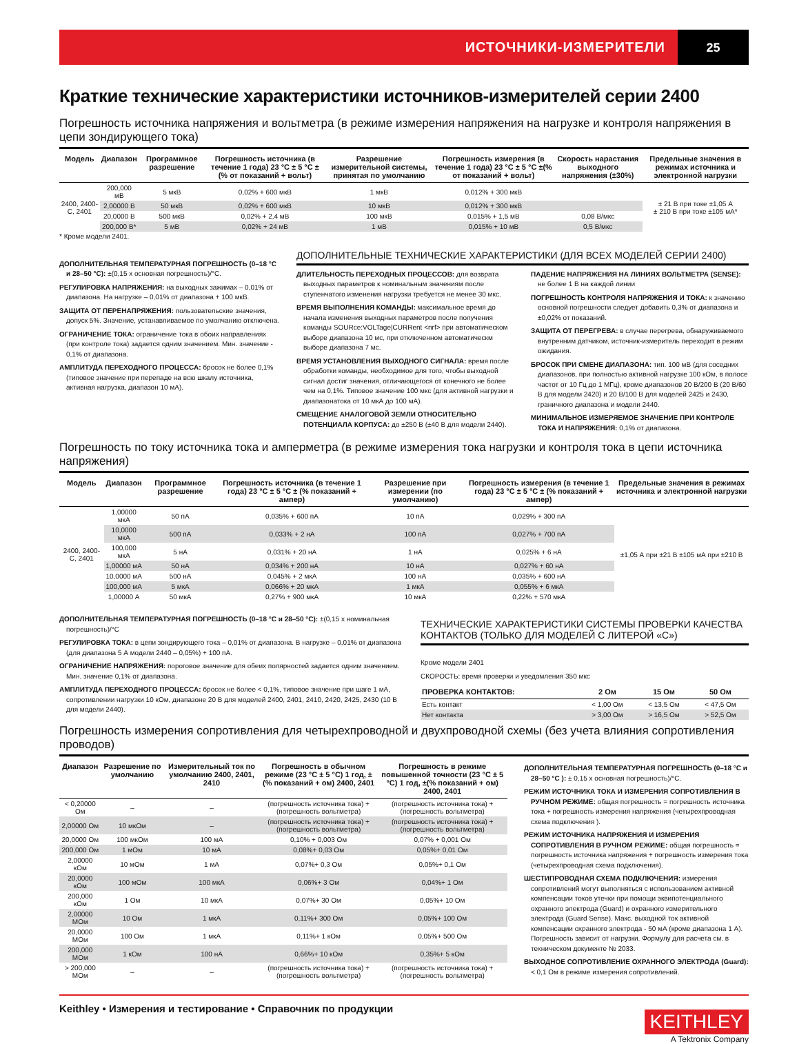ИСТОЧНИКИ-ИЗМЕРИТЕЛИ 25
Краткие технические характеристики источников-измерителей серии 2400
Погрешность источника напряжения и вольтметра (в режиме измерения напряжения на нагрузке и контроля напряжения в цепи зондирующего тока)
| Модель | Диапазон | Программное разрешение | Погрешность источника (в течение 1 года) 23 °C ± 5 °C ±(% от показаний + вольт) | Разрешение измерительной системы, принятая по умолчанию | Погрешность измерения (в течение 1 года) 23 °C ± 5 °C ±(% от показаний + вольт) | Скорость нарастания выходного напряжения (±30%) | Предельные значения в режимах источника и электронной нагрузки |
| --- | --- | --- | --- | --- | --- | --- | --- |
| 2400, 2400-C, 2401 | 200,000 мВ | 5 мкВ | 0,02% + 600 мкВ | 1 мкВ | 0,012% + 300 мкВ | | ± 21 В при токе ±1,05 А ± 210 В при токе ±105 мА* |
| | 2,00000 В | 50 мкВ | 0,02% + 600 мкВ | 10 мкВ | 0,012% + 300 мкВ | | |
| | 20,0000 В | 500 мкВ | 0,02% + 2,4 мВ | 100 мкВ | 0,015% + 1,5 мВ | 0,08 В/мкс | |
| | 200,000 В* | 5 мВ | 0,02% + 24 мВ | 1 мВ | 0,015% + 10 мВ | 0,5 В/мкс | |
* Кроме модели 2401.
ДОПОЛНИТЕЛЬНАЯ ТЕМПЕРАТУРНАЯ ПОГРЕШНОСТЬ (0–18 °C и 28–50 °C): ±(0,15 x основная погрешность)/°C.
РЕГУЛИРОВКА НАПРЯЖЕНИЯ: на выходных зажимах – 0,01% от диапазона. На нагрузке – 0,01% от диапазона + 100 мкВ.
ЗАЩИТА ОТ ПЕРЕНАПРЯЖЕНИЯ: пользовательские значения, допуск 5%. Значение, устанавливаемое по умолчанию отключена.
ОГРАНИЧЕНИЕ ТОКА: ограничение тока в обоих направлениях (при контроле тока) задается одним значением. Мин. значение - 0,1% от диапазона.
АМПЛИТУДА ПЕРЕХОДНОГО ПРОЦЕССА: бросок не более 0,1% (типовое значение при перепаде на всю шкалу источника, активная нагрузка, диапазон 10 мА).
ДОПОЛНИТЕЛЬНЫЕ ТЕХНИЧЕСКИЕ ХАРАКТЕРИСТИКИ (ДЛЯ ВСЕХ МОДЕЛЕЙ СЕРИИ 2400)
ДЛИТЕЛЬНОСТЬ ПЕРЕХОДНЫХ ПРОЦЕССОВ: для возврата выходных параметров к номинальным значениям после ступенчатого изменения нагрузки требуется не менее 30 мкс.
ВРЕМЯ ВЫПОЛНЕНИЯ КОМАНДЫ: максимальное время до начала изменения выходных параметров после получения команды SOURce:VOLTage|CURRent <nrf> при автоматическом выборе диапазона 10 мс, при отключенном автоматическм выборе диапазона 7 мс.
ВРЕМЯ УСТАНОВЛЕНИЯ ВЫХОДНОГО СИГНАЛА: время после обработки команды, необходимое для того, чтобы выходной сигнал достиг значения, отличающегося от конечного не более чем на 0,1%. Типовое значение 100 мкс (для активной нагрузки и диапазонатока от 10 мкА до 100 мА).
СМЕЩЕНИЕ АНАЛОГОВОЙ ЗЕМЛИ ОТНОСИТЕЛЬНО ПОТЕНЦИАЛА КОРПУСА: до ±250 В (±40 В для модели 2440).
ПАДЕНИЕ НАПРЯЖЕНИЯ НА ЛИНИЯХ ВОЛЬТМЕТРА (SENSE): не более 1 В на каждой линии
ПОГРЕШНОСТЬ КОНТРОЛЯ НАПРЯЖЕНИЯ И ТОКА: к значению основной погрешности следует добавить 0,3% от диапазона и ±0,02% от показаний.
ЗАЩИТА ОТ ПЕРЕГРЕВА: в случае перегрева, обнаруживаемого внутренним датчиком, источник-измеритель переходит в режим ожидания.
БРОСОК ПРИ СМЕНЕ ДИАПАЗОНА: тип. 100 мВ (для соседних диапазонов, при полностью активной нагрузке 100 кОм, в полосе частот от 10 Гц до 1 МГц), кроме диапазонов 20 В/200 В (20 В/60 В для модели 2420) и 20 В/100 В для моделей 2425 и 2430, граничного диапазона и модели 2440.
МИНИМАЛЬНОЕ ИЗМЕРЯЕМОЕ ЗНАЧЕНИЕ ПРИ КОНТРОЛЕ ТОКА И НАПРЯЖЕНИЯ: 0,1% от диапазона.
Погрешность по току источника тока и амперметра (в режиме измерения тока нагрузки и контроля тока в цепи источника напряжения)
| Модель | Диапазон | Программное разрешение | Погрешность источника (в течение 1 года) 23 °C ± 5 °C ± (% показаний + ампер) | Разрешение при измерении (по умолчанию) | Погрешность измерения (в течение 1 года) 23 °C ± 5 °C ± (% показаний + ампер) | Предельные значения в режимах источника и электронной нагрузки |
| --- | --- | --- | --- | --- | --- | --- |
| 2400, 2400-C, 2401 | 1,00000 мкА | 50 пА | 0,035% + 600 пА | 10 пА | 0,029% + 300 пА | ±1,05 А при ±21 В ±105 мА при ±210 В |
| | 10,0000 мкА | 500 пА | 0,033% + 2 нА | 100 пА | 0,027% + 700 пА | |
| | 100,000 мкА | 5 нА | 0,031% + 20 нА | 1 нА | 0,025% + 6 нА | |
| | 1,00000 мА | 50 нА | 0,034% + 200 нА | 10 нА | 0,027% + 60 нА | |
| | 10,0000 мА | 500 нА | 0,045% + 2 мкА | 100 нА | 0,035% + 600 нА | |
| | 100,000 мА | 5 мкА | 0,066% + 20 мкА | 1 мкА | 0,055% + 6 мкА | |
| | 1,00000 А | 50 мкА | 0,27% + 900 мкА | 10 мкА | 0,22% + 570 мкА | |
ДОПОЛНИТЕЛЬНАЯ ТЕМПЕРАТУРНАЯ ПОГРЕШНОСТЬ (0–18 °C и 28–50 °C): ±(0,15 x номинальная погрешность)/°C
РЕГУЛИРОВКА ТОКА: в цепи зондирующего тока – 0,01% от диапазона. В нагрузке – 0,01% от диапазона (для диапазона 5 А модели 2440 – 0,05%) + 100 пА.
ОГРАНИЧЕНИЕ НАПРЯЖЕНИЯ: пороговое значение для обеих полярностей задается одним значением. Мин. значение 0,1% от диапазона.
АМПЛИТУДА ПЕРЕХОДНОГО ПРОЦЕССА: бросок не более < 0,1%, типовое значение при шаге 1 мА, сопротивлении нагрузки 10 кОм, диапазоне 20 В для моделей 2400, 2401, 2410, 2420, 2425, 2430 (10 В для модели 2440).
ТЕХНИЧЕСКИЕ ХАРАКТЕРИСТИКИ СИСТЕМЫ ПРОВЕРКИ КАЧЕСТВА КОНТАКТОВ (ТОЛЬКО ДЛЯ МОДЕЛЕЙ С ЛИТЕРОЙ «C»)
Кроме модели 2401
СКОРОСТЬ: время проверки и уведомления 350 мкс
| ПРОВЕРКА КОНТАКТОВ: | 2 Ом | 15 Ом | 50 Ом |
| --- | --- | --- | --- |
| Есть контакт | < 1,00 Ом | < 13,5 Ом | < 47,5 Ом |
| Нет контакта | > 3,00 Ом | > 16,5 Ом | > 52,5 Ом |
Погрешность измерения сопротивления для четырехпроводной и двухпроводной схемы (без учета влияния сопротивления проводов)
| Диапазон | Разрешение по умолчанию | Измерительный ток по умолчанию 2400, 2401, 2410 | Погрешность в обычном режиме (23 °C ± 5 °C) 1 год, ±(% показаний + ом) 2400, 2401 | Погрешность в режиме повышенной точности (23 °C ± 5 °C) 1 год, ±(% показаний + ом) 2400, 2401 |
| --- | --- | --- | --- | --- |
| < 0,20000 Ом | – | – | (погрешность источника тока) + (погрешность вольтметра) | (погрешность источника тока) + (погрешность вольтметра) |
| 2,00000 Ом | 10 мкОм | – | (погрешность источника тока) + (погрешность вольтметра) | (погрешность источника тока) + (погрешность вольтметра) |
| 20,0000 Ом | 100 мкОм | 100 мА | 0,10% + 0,003 Ом | 0,07% + 0,001 Ом |
| 200,000 Ом | 1 мОм | 10 мА | 0,08%+ 0,03 Ом | 0,05%+ 0,01 Ом |
| 2,00000 кОм | 10 мОм | 1 мА | 0,07%+ 0,3 Ом | 0,05%+ 0,1 Ом |
| 20,0000 кОм | 100 мОм | 100 мкА | 0,06%+ 3 Ом | 0,04%+ 1 Ом |
| 200,000 кОм | 1 Ом | 10 мкА | 0,07%+ 30 Ом | 0,05%+ 10 Ом |
| 2,00000 МОм | 10 Ом | 1 мкА | 0,11%+ 300 Ом | 0,05%+ 100 Ом |
| 20,0000 МОм | 100 Ом | 1 мкА | 0,11%+ 1 кОм | 0,05%+ 500 Ом |
| 200,000 МОм | 1 кОм | 100 нА | 0,66%+ 10 кОм | 0,35%+ 5 кОм |
| > 200,000 МОм | – | – | (погрешность источника тока) + (погрешность вольтметра) | (погрешность источника тока) + (погрешность вольтметра) |
ДОПОЛНИТЕЛЬНАЯ ТЕМПЕРАТУРНАЯ ПОГРЕШНОСТЬ (0–18 °C и 28–50 °C ): ± 0,15 x основная погрешность)/°C.
РЕЖИМ ИСТОЧНИКА ТОКА И ИЗМЕРЕНИЯ СОПРОТИВЛЕНИЯ В РУЧНОМ РЕЖИМЕ: общая погрешность = погрешность источника тока + погрешность измерения напряжения (четырехпроводная схема подключения ).
РЕЖИМ ИСТОЧНИКА НАПРЯЖЕНИЯ И ИЗМЕРЕНИЯ СОПРОТИВЛЕНИЯ В РУЧНОМ РЕЖИМЕ: общая погрешность = погрешность источника напряжения + погрешность измерения тока (четырехпроводная схема подключения).
ШЕСТИПРОВОДНАЯ СХЕМА ПОДКЛЮЧЕНИЯ: измерения сопротивлений могут выполняться с использованием активной компенсации токов утечки при помощи эквипотенциального охранного электрода (Guard) и охранного измерительного электрода (Guard Sense). Макс. выходной ток активной компенсации охранного электрода - 50 мА (кроме диапазона 1 А). Погрешность зависит от нагрузки. Формулу для расчета см. в техническом документе № 2033.
ВЫХОДНОЕ СОПРОТИВЛЕНИЕ ОХРАННОГО ЭЛЕКТРОДА (Guard): < 0,1 Ом в режиме измерения сопротивлений.
Keithley • Измерения и тестирование • Справочник по продукции
KEITHLEY
A Tektronix Company